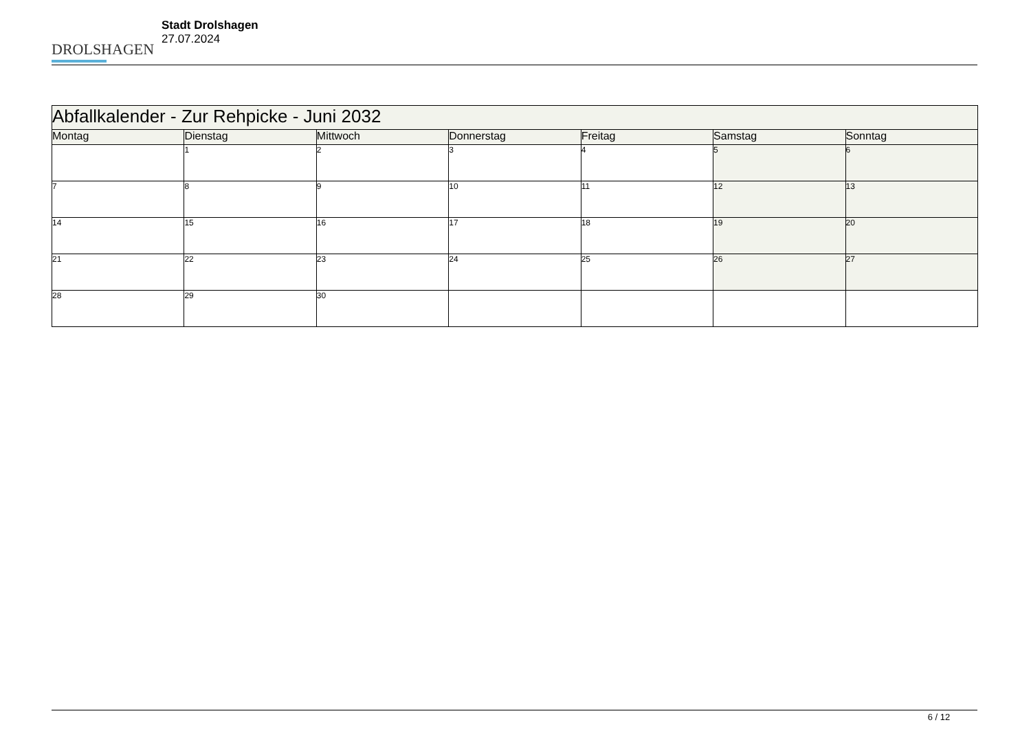DROLSHAGEN
Stadt Drolshagen
27.07.2024
| Abfallkalender - Zur Rehpicke - Juni 2032 | | | | | | |
| --- | --- | --- | --- | --- | --- | --- |
| Montag | Dienstag | Mittwoch | Donnerstag | Freitag | Samstag | Sonntag |
| | 1 | 2 | 3 | 4 | 5 | 6 |
| 7 | 8 | 9 | 10 | 11 | 12 | 13 |
| 14 | 15 | 16 | 17 | 18 | 19 | 20 |
| 21 | 22 | 23 | 24 | 25 | 26 | 27 |
| 28 | 29 | 30 | | | | |
6 / 12